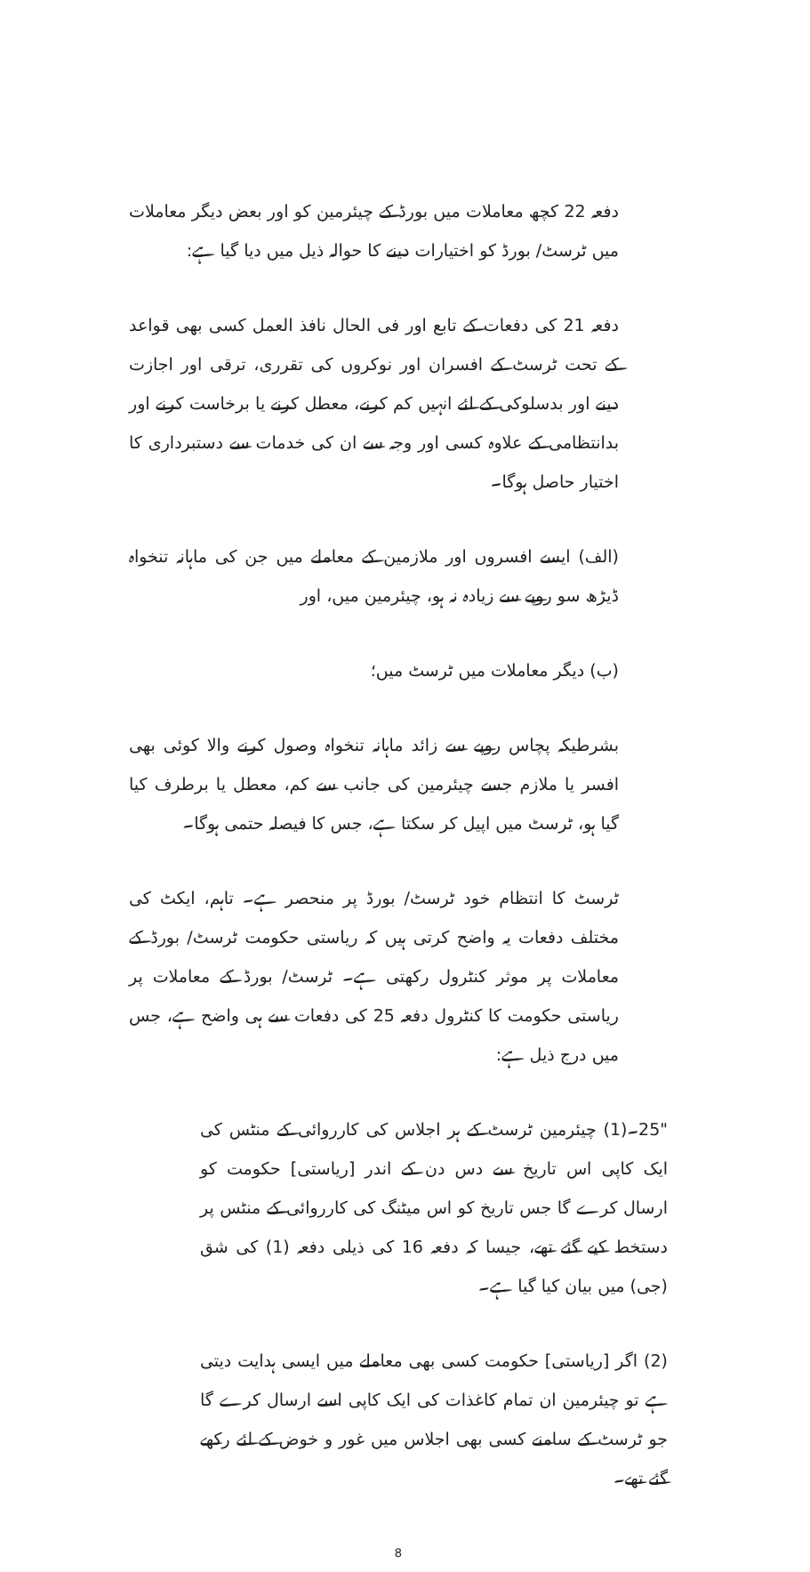دفعہ 22 کچھ معاملات میں بورڈ کے چیئرمین کو اور بعض دیگر معاملات میں ٹرسٹ/ بورڈ کو اختیارات دینے کا حوالہ ذیل میں دیا گیا ہے:
دفعہ 21 کی دفعات کے تابع اور فی الحال نافذ العمل کسی بھی قواعد کے تحت ٹرسٹ کے افسران اور نوکروں کی تقرری، ترقی اور اجازت دینے اور بدسلوکی کے لئے انہیں کم کرنے، معطل کرنے یا برخاست کرنے اور بدانتظامی کے علاوہ کسی اور وجہ سے ان کی خدمات سے دستبرداری کا اختیار حاصل ہوگا۔
(الف) ایسے افسروں اور ملازمین کے معاملے میں جن کی ماہانہ تنخواہ ڈیڑھ سو روپے سے زیادہ نہ ہو، چیئرمین میں، اور
(ب) دیگر معاملات میں ٹرسٹ میں؛
بشرطیکہ پچاس روپے سے زائد ماہانہ تنخواہ وصول کرنے والا کوئی بھی افسر یا ملازم جسے چیئرمین کی جانب سے کم، معطل یا برطرف کیا گیا ہو، ٹرسٹ میں اپیل کر سکتا ہے، جس کا فیصلہ حتمی ہوگا۔
ٹرسٹ کا انتظام خود ٹرسٹ/ بورڈ پر منحصر ہے۔ تاہم، ایکٹ کی مختلف دفعات یہ واضح کرتی ہیں کہ ریاستی حکومت ٹرسٹ/ بورڈ کے معاملات پر موثر کنٹرول رکھتی ہے۔ ٹرسٹ/ بورڈ کے معاملات پر ریاستی حکومت کا کنٹرول دفعہ 25 کی دفعات سے ہی واضح ہے، جس میں درج ذیل ہے:
"25۔(1) چیئرمین ٹرسٹ کے ہر اجلاس کی کارروائی کے منٹس کی ایک کاپی اس تاریخ سے دس دن کے اندر [ریاستی] حکومت کو ارسال کرے گا جس تاریخ کو اس میٹنگ کی کارروائی کے منٹس پر دستخط کیے گئے تھے، جیسا کہ دفعہ 16 کی ذیلی دفعہ (1) کی شق (جی) میں بیان کیا گیا ہے۔
(2) اگر [ریاستی] حکومت کسی بھی معاملے میں ایسی ہدایت دیتی ہے تو چیئرمین ان تمام کاغذات کی ایک کاپی اسے ارسال کرے گا جو ٹرسٹ کے سامنے کسی بھی اجلاس میں غور و خوض کے لئے رکھے گئے تھے۔
8